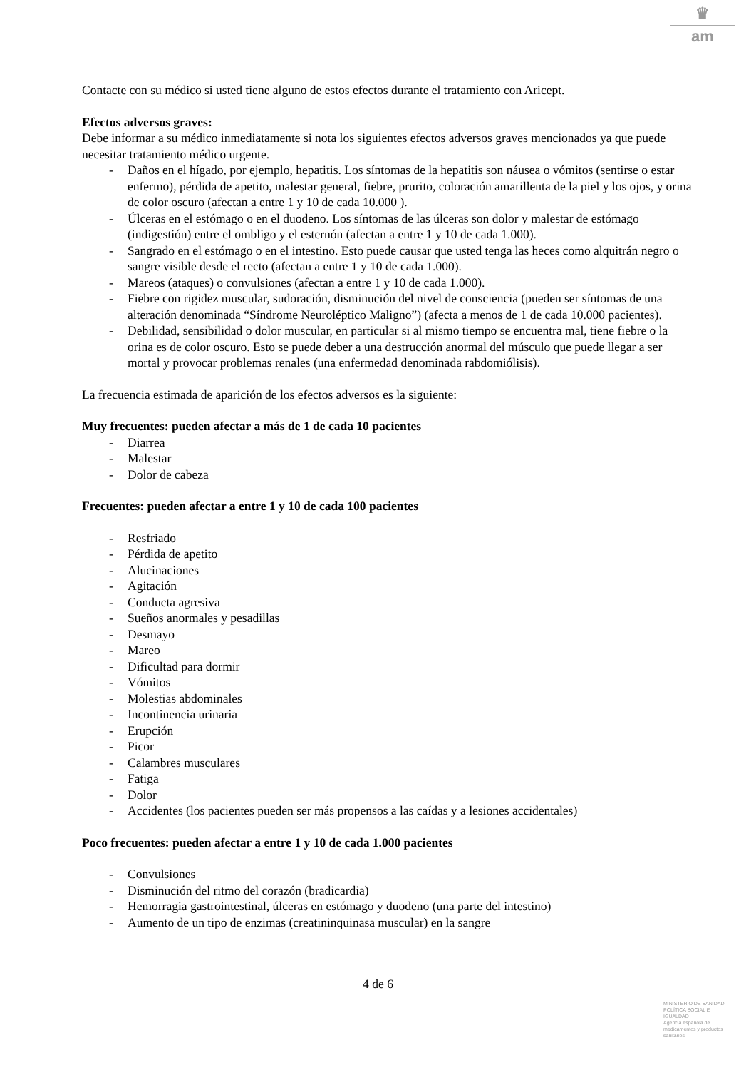♛
am
Contacte con su médico si usted tiene alguno de estos efectos durante el tratamiento con Aricept.
Efectos adversos graves:
Debe informar a su médico inmediatamente si nota los siguientes efectos adversos graves mencionados ya que puede necesitar tratamiento médico urgente.
- Daños en el hígado, por ejemplo, hepatitis. Los síntomas de la hepatitis son náusea o vómitos (sentirse o estar enfermo), pérdida de apetito, malestar general, fiebre, prurito, coloración amarillenta de la piel y los ojos, y orina de color oscuro (afectan a entre 1 y 10 de cada 10.000 ).
- Úlceras en el estómago o en el duodeno. Los síntomas de las úlceras son dolor y malestar de estómago (indigestión) entre el ombligo y el esternón (afectan a entre 1 y 10 de cada 1.000).
- Sangrado en el estómago o en el intestino. Esto puede causar que usted tenga las heces como alquitrán negro o sangre visible desde el recto (afectan a entre 1 y 10 de cada 1.000).
- Mareos (ataques) o convulsiones (afectan a entre 1 y 10 de cada 1.000).
- Fiebre con rigidez muscular, sudoración, disminución del nivel de consciencia (pueden ser síntomas de una alteración denominada “Síndrome Neuroléptico Maligno”) (afecta a menos de 1 de cada 10.000 pacientes).
- Debilidad, sensibilidad o dolor muscular, en particular si al mismo tiempo se encuentra mal, tiene fiebre o la orina es de color oscuro. Esto se puede deber a una destrucción anormal del músculo que puede llegar a ser mortal y provocar problemas renales (una enfermedad denominada rabdomiólisis).
La frecuencia estimada de aparición de los efectos adversos es la siguiente:
Muy frecuentes: pueden afectar a más de 1 de cada 10 pacientes
- Diarrea
- Malestar
- Dolor de cabeza
Frecuentes: pueden afectar a entre 1 y 10 de cada 100 pacientes
- Resfriado
- Pérdida de apetito
- Alucinaciones
- Agitación
- Conducta agresiva
- Sueños anormales y pesadillas
- Desmayo
- Mareo
- Dificultad para dormir
- Vómitos
- Molestias abdominales
- Incontinencia urinaria
- Erupción
- Picor
- Calambres musculares
- Fatiga
- Dolor
- Accidentes (los pacientes pueden ser más propensos a las caídas y a lesiones accidentales)
Poco frecuentes: pueden afectar a entre 1 y 10 de cada 1.000 pacientes
- Convulsiones
- Disminución del ritmo del corazón (bradicardia)
- Hemorragia gastrointestinal, úlceras en estómago y duodeno (una parte del intestino)
- Aumento de un tipo de enzimas (creatininquinasa muscular) en la sangre
4 de 6
MINISTERIO DE SANIDAD, POLÍTICA SOCIAL E IGUALDAD
Agencia española de medicamentos y productos sanitarios